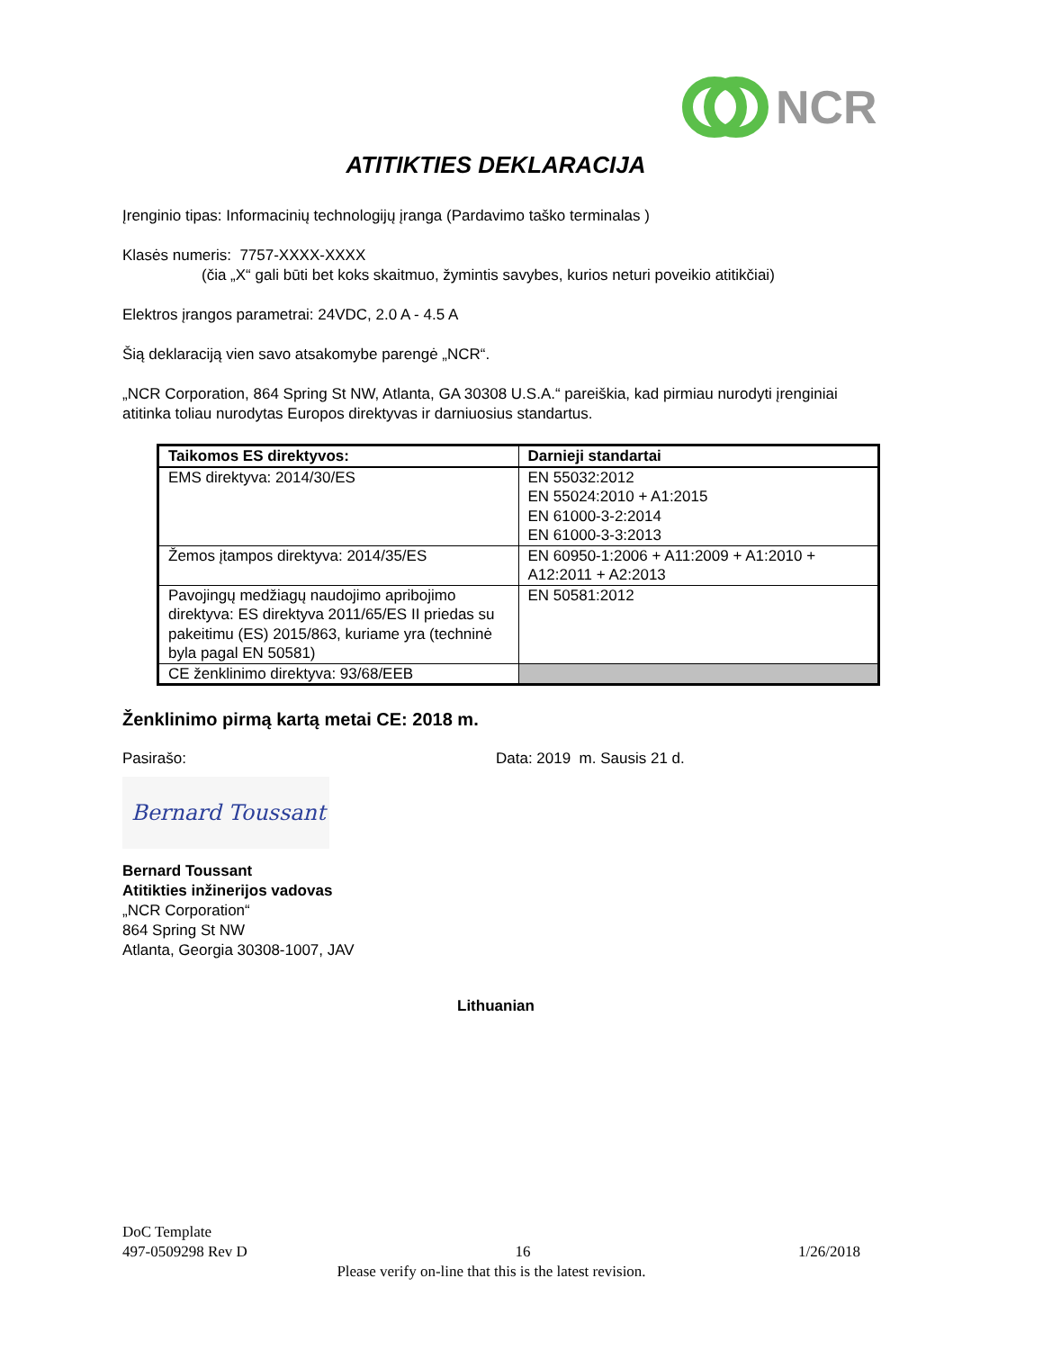NCR
ATITIKTIES DEKLARACIJA
Įrenginio tipas: Informacinių technologijų įranga (Pardavimo taško terminalas )
Klasės numeris: 7757-XXXX-XXXX
(čia „X“ gali būti bet koks skaitmuo, žymintis savybes, kurios neturi poveikio atitikčiai)
Elektros įrangos parametrai: 24VDC, 2.0 A - 4.5 A
Šią deklaraciją vien savo atsakomybe parengė „NCR“.
„NCR Corporation, 864 Spring St NW, Atlanta, GA 30308 U.S.A.“ pareiškia, kad pirmiau nurodyti įrenginiai atitinka toliau nurodytas Europos direktyvas ir darniuosius standartus.
| Taikomos ES direktyvos: | Darnieji standartai |
| --- | --- |
| EMS direktyva: 2014/30/ES | EN 55032:2012 EN 55024:2010 + A1:2015 EN 61000-3-2:2014 EN 61000-3-3:2013 |
| Žemos įtampos direktyva: 2014/35/ES | EN 60950-1:2006 + A11:2009 + A1:2010 + A12:2011 + A2:2013 |
| Pavojingų medžiagų naudojimo apribojimo direktyva: ES direktyva 2011/65/ES II priedas su pakeitimu (ES) 2015/863, kuriame yra (techninė byla pagal EN 50581) | EN 50581:2012 |
| CE ženklinimo direktyva: 93/68/EEB | |
Ženklinimo pirmą kartą metai CE: 2018 m.
Pasirašo: Data: 2019 m. Sausis 21 d.
Bernard Toussant
Bernard Toussant
Atitikties inžinerijos vadovas
„NCR Corporation“
864 Spring St NW
Atlanta, Georgia 30308-1007, JAV
Lithuanian
DoC Template
497-0509298 Rev D 16 1/26/2018
Please verify on-line that this is the latest revision.